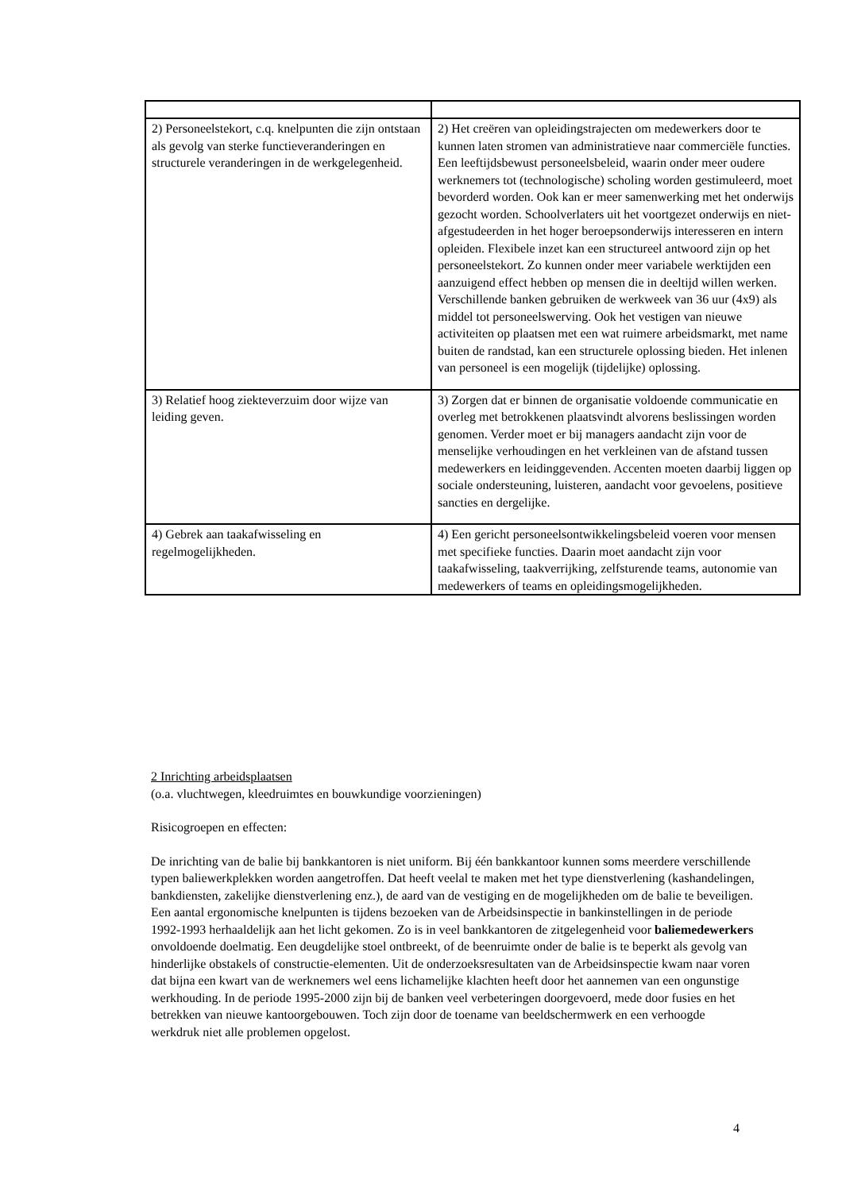| 2) Personeelstekort, c.q. knelpunten die zijn ontstaan als gevolg van sterke functieveranderingen en structurele veranderingen in de werkgelegenheid. | 2) Het creëren van opleidingstrajecten om medewerkers door te kunnen laten stromen van administratieve naar commerciële functies. Een leeftijdsbewust personeelsbeleid, waarin onder meer oudere werknemers tot (technologische) scholing worden gestimuleerd, moet bevorderd worden. Ook kan er meer samenwerking met het onderwijs gezocht worden. Schoolverlaters uit het voortgezet onderwijs en niet-afgestudeerden in het hoger beroepsonderwijs interesseren en intern opleiden. Flexibele inzet kan een structureel antwoord zijn op het personeelstekort. Zo kunnen onder meer variabele werktijden een aanzuigend effect hebben op mensen die in deeltijd willen werken. Verschillende banken gebruiken de werkweek van 36 uur (4x9) als middel tot personeelswerving. Ook het vestigen van nieuwe activiteiten op plaatsen met een wat ruimere arbeidsmarkt, met name buiten de randstad, kan een structurele oplossing bieden. Het inlenen van personeel is een mogelijk (tijdelijke) oplossing. |
| 3) Relatief hoog ziekteverzuim door wijze van leiding geven. | 3) Zorgen dat er binnen de organisatie voldoende communicatie en overleg met betrokkenen plaatsvindt alvorens beslissingen worden genomen. Verder moet er bij managers aandacht zijn voor de menselijke verhoudingen en het verkleinen van de afstand tussen medewerkers en leidinggevenden. Accenten moeten daarbij liggen op sociale ondersteuning, luisteren, aandacht voor gevoelens, positieve sancties en dergelijke. |
| 4) Gebrek aan taakafwisseling en regelmogelijkheden. | 4) Een gericht personeelsontwikkelingsbeleid voeren voor mensen met specifieke functies. Daarin moet aandacht zijn voor taakafwisseling, taakverrijking, zelfsturende teams, autonomie van medewerkers of teams en opleidingsmogelijkheden. |
2 Inrichting arbeidsplaatsen
(o.a. vluchtwegen, kleedruimtes en bouwkundige voorzieningen)
Risicogroepen en effecten:
De inrichting van de balie bij bankkantoren is niet uniform. Bij één bankkantoor kunnen soms meerdere verschillende typen baliewerkplekken worden aangetroffen. Dat heeft veelal te maken met het type dienstverlening (kashandelingen, bankdiensten, zakelijke dienstverlening enz.), de aard van de vestiging en de mogelijkheden om de balie te beveiligen. Een aantal ergonomische knelpunten is tijdens bezoeken van de Arbeidsinspectie in bankinstellingen in de periode 1992-1993 herhaaldelijk aan het licht gekomen. Zo is in veel bankkantoren de zitgelegenheid voor baliemedewerkers onvoldoende doelmatig. Een deugdelijke stoel ontbreekt, of de beenruimte onder de balie is te beperkt als gevolg van hinderlijke obstakels of constructie-elementen. Uit de onderzoeksresultaten van de Arbeidsinspectie kwam naar voren dat bijna een kwart van de werknemers wel eens lichamelijke klachten heeft door het aannemen van een ongunstige werkhouding. In de periode 1995-2000 zijn bij de banken veel verbeteringen doorgevoerd, mede door fusies en het betrekken van nieuwe kantoorgebouwen. Toch zijn door de toename van beeldschermwerk en een verhoogde werkdruk niet alle problemen opgelost.
4